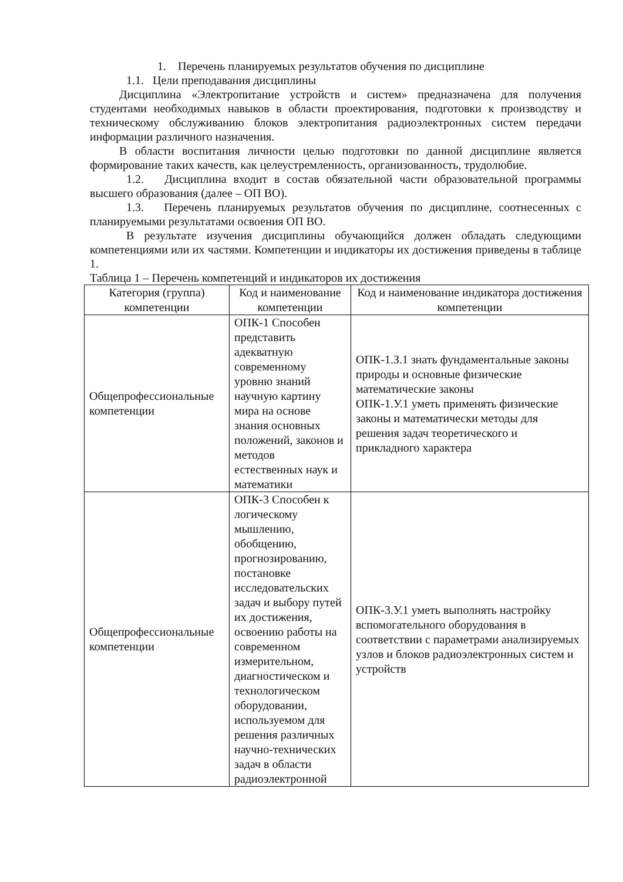1. Перечень планируемых результатов обучения по дисциплине
1.1. Цели преподавания дисциплины
Дисциплина «Электропитание устройств и систем» предназначена для получения студентами необходимых навыков в области проектирования, подготовки к производству и техническому обслуживанию блоков электропитания радиоэлектронных систем передачи информации различного назначения.
В области воспитания личности целью подготовки по данной дисциплине является формирование таких качеств, как целеустремленность, организованность, трудолюбие.
1.2. Дисциплина входит в состав обязательной части образовательной программы высшего образования (далее – ОП ВО).
1.3. Перечень планируемых результатов обучения по дисциплине, соотнесенных с планируемыми результатами освоения ОП ВО.
В результате изучения дисциплины обучающийся должен обладать следующими компетенциями или их частями. Компетенции и индикаторы их достижения приведены в таблице 1.
Таблица 1 – Перечень компетенций и индикаторов их достижения
| Категория (группа) компетенции | Код и наименование компетенции | Код и наименование индикатора достижения компетенции |
| --- | --- | --- |
| Общепрофессиональные компетенции | ОПК-1 Способен представить адекватную современному уровню знаний научную картину мира на основе знания основных положений, законов и методов естественных наук и математики | ОПК-1.З.1 знать фундаментальные законы природы и основные физические математические законы ОПК-1.У.1 уметь применять физические законы и математически методы для решения задач теоретического и прикладного характера |
| Общепрофессиональные компетенции | ОПК-3 Способен к логическому мышлению, обобщению, прогнозированию, постановке исследовательских задач и выбору путей их достижения, освоению работы на современном измерительном, диагностическом и технологическом оборудовании, используемом для решения различных научно-технических задач в области радиоэлектронной | ОПК-3.У.1 уметь выполнять настройку вспомогательного оборудования в соответствии с параметрами анализируемых узлов и блоков радиоэлектронных систем и устройств |